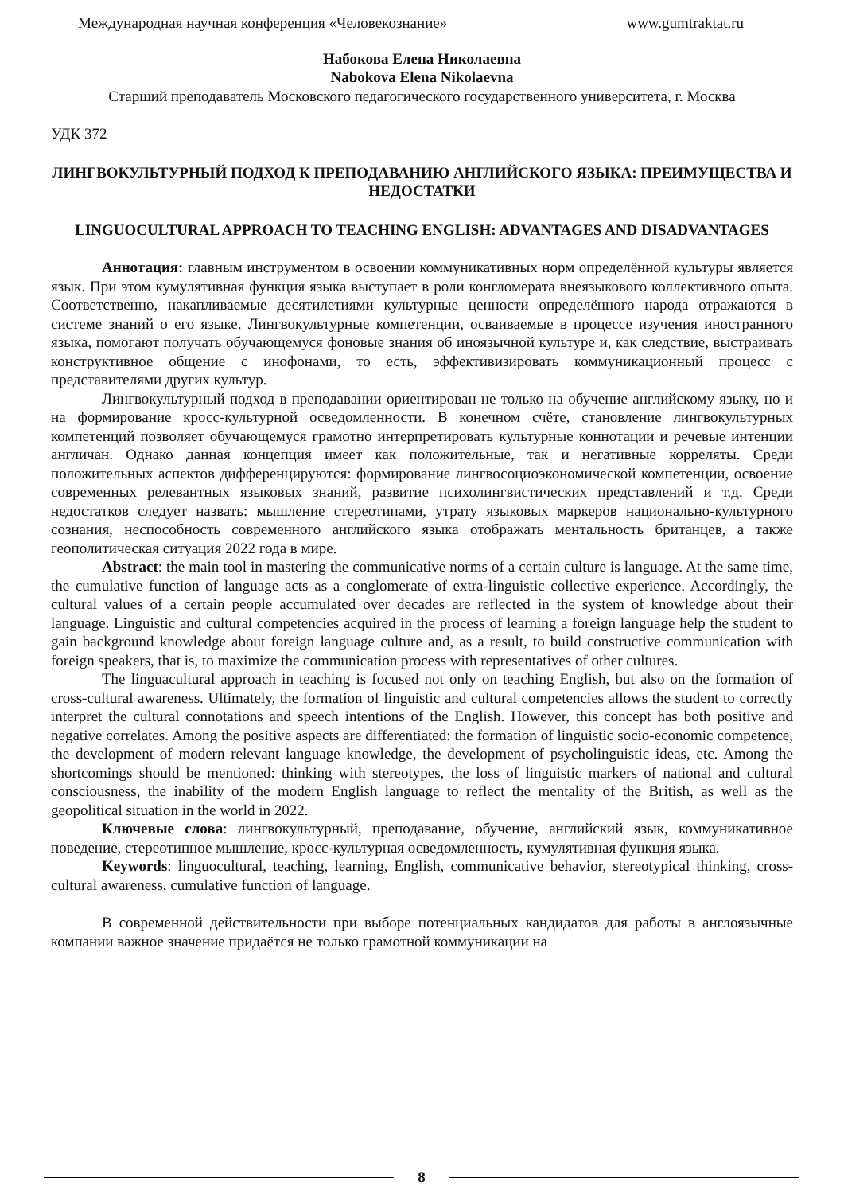Международная научная конференция «Человекознание» www.gumtraktat.ru
Набокова Елена Николаевна
Nabokova Elena Nikolaevna
Старший преподаватель Московского педагогического государственного университета, г. Москва
УДК 372
ЛИНГВОКУЛЬТУРНЫЙ ПОДХОД К ПРЕПОДАВАНИЮ АНГЛИЙСКОГО ЯЗЫКА: ПРЕИМУЩЕСТВА И НЕДОСТАТКИ
LINGUOCULTURAL APPROACH TO TEACHING ENGLISH: ADVANTAGES AND DISADVANTAGES
Аннотация: главным инструментом в освоении коммуникативных норм определённой культуры является язык. При этом кумулятивная функция языка выступает в роли конгломерата внеязыкового коллективного опыта. Соответственно, накапливаемые десятилетиями культурные ценности определённого народа отражаются в системе знаний о его языке. Лингвокультурные компетенции, осваиваемые в процессе изучения иностранного языка, помогают получать обучающемуся фоновые знания об иноязычной культуре и, как следствие, выстраивать конструктивное общение с инофонами, то есть, эффективизировать коммуникационный процесс с представителями других культур.
Лингвокультурный подход в преподавании ориентирован не только на обучение английскому языку, но и на формирование кросс-культурной осведомленности. В конечном счёте, становление лингвокультурных компетенций позволяет обучающемуся грамотно интерпретировать культурные коннотации и речевые интенции англичан. Однако данная концепция имеет как положительные, так и негативные корреляты. Среди положительных аспектов дифференцируются: формирование лингвосоциоэкономической компетенции, освоение современных релевантных языковых знаний, развитие психолингвистических представлений и т.д. Среди недостатков следует назвать: мышление стереотипами, утрату языковых маркеров национально-культурного сознания, неспособность современного английского языка отображать ментальность британцев, а также геополитическая ситуация 2022 года в мире.
Abstract: the main tool in mastering the communicative norms of a certain culture is language. At the same time, the cumulative function of language acts as a conglomerate of extra-linguistic collective experience. Accordingly, the cultural values of a certain people accumulated over decades are reflected in the system of knowledge about their language. Linguistic and cultural competencies acquired in the process of learning a foreign language help the student to gain background knowledge about foreign language culture and, as a result, to build constructive communication with foreign speakers, that is, to maximize the communication process with representatives of other cultures.
The linguacultural approach in teaching is focused not only on teaching English, but also on the formation of cross-cultural awareness. Ultimately, the formation of linguistic and cultural competencies allows the student to correctly interpret the cultural connotations and speech intentions of the English. However, this concept has both positive and negative correlates. Among the positive aspects are differentiated: the formation of linguistic socio-economic competence, the development of modern relevant language knowledge, the development of psycholinguistic ideas, etc. Among the shortcomings should be mentioned: thinking with stereotypes, the loss of linguistic markers of national and cultural consciousness, the inability of the modern English language to reflect the mentality of the British, as well as the geopolitical situation in the world in 2022.
Ключевые слова: лингвокультурный, преподавание, обучение, английский язык, коммуникативное поведение, стереотипное мышление, кросс-культурная осведомленность, кумулятивная функция языка.
Keywords: linguocultural, teaching, learning, English, communicative behavior, stereotypical thinking, cross-cultural awareness, cumulative function of language.
В современной действительности при выборе потенциальных кандидатов для работы в англоязычные компании важное значение придаётся не только грамотной коммуникации на
8